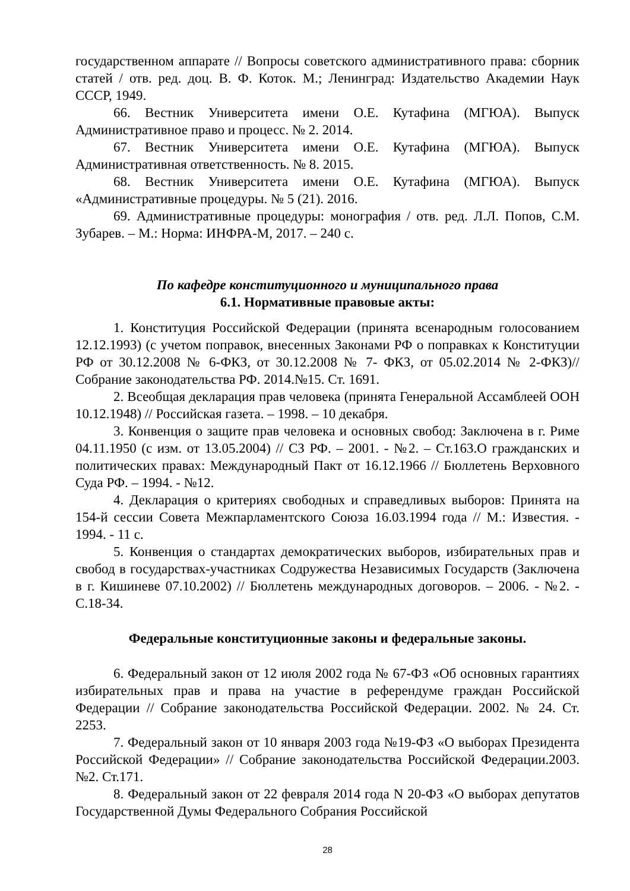государственном аппарате // Вопросы советского административного права: сборник статей / отв. ред. доц. В. Ф. Коток. М.; Ленинград: Издательство Академии Наук СССР, 1949.
66. Вестник Университета имени О.Е. Кутафина (МГЮА). Выпуск Административное право и процесс. № 2. 2014.
67. Вестник Университета имени О.Е. Кутафина (МГЮА). Выпуск Административная ответственность. № 8. 2015.
68. Вестник Университета имени О.Е. Кутафина (МГЮА). Выпуск «Административные процедуры. № 5 (21). 2016.
69. Административные процедуры: монография / отв. ред. Л.Л. Попов, С.М. Зубарев. – М.: Норма: ИНФРА-М, 2017. – 240 с.
По кафедре конституционного и муниципального права
6.1. Нормативные правовые акты:
1. Конституция Российской Федерации (принята всенародным голосованием 12.12.1993) (с учетом поправок, внесенных Законами РФ о поправках к Конституции РФ от 30.12.2008 № 6-ФКЗ, от 30.12.2008 № 7- ФКЗ, от 05.02.2014 № 2-ФКЗ)// Собрание законодательства РФ. 2014.№15. Ст. 1691.
2. Всеобщая декларация прав человека (принята Генеральной Ассамблеей ООН 10.12.1948) // Российская газета. – 1998. – 10 декабря.
3. Конвенция о защите прав человека и основных свобод: Заключена в г. Риме 04.11.1950 (с изм. от 13.05.2004) // СЗ РФ. – 2001. - №2. – Ст.163.О гражданских и политических правах: Международный Пакт от 16.12.1966 // Бюллетень Верховного Суда РФ. – 1994. - №12.
4. Декларация о критериях свободных и справедливых выборов: Принята на 154-й сессии Совета Межпарламентского Союза 16.03.1994 года // М.: Известия. - 1994. - 11 с.
5. Конвенция о стандартах демократических выборов, избирательных прав и свобод в государствах-участниках Содружества Независимых Государств (Заключена в г. Кишиневе 07.10.2002) // Бюллетень международных договоров. – 2006. - №2. - С.18-34.
Федеральные конституционные законы и федеральные законы.
6. Федеральный закон от 12 июля 2002 года № 67-ФЗ «Об основных гарантиях избирательных прав и права на участие в референдуме граждан Российской Федерации // Собрание законодательства Российской Федерации. 2002. № 24. Ст. 2253.
7. Федеральный закон от 10 января 2003 года №19-ФЗ «О выборах Президента Российской Федерации» // Собрание законодательства Российской Федерации.2003. №2. Ст.171.
8. Федеральный закон от 22 февраля 2014 года N 20-ФЗ «О выборах депутатов Государственной Думы Федерального Собрания Российской
28